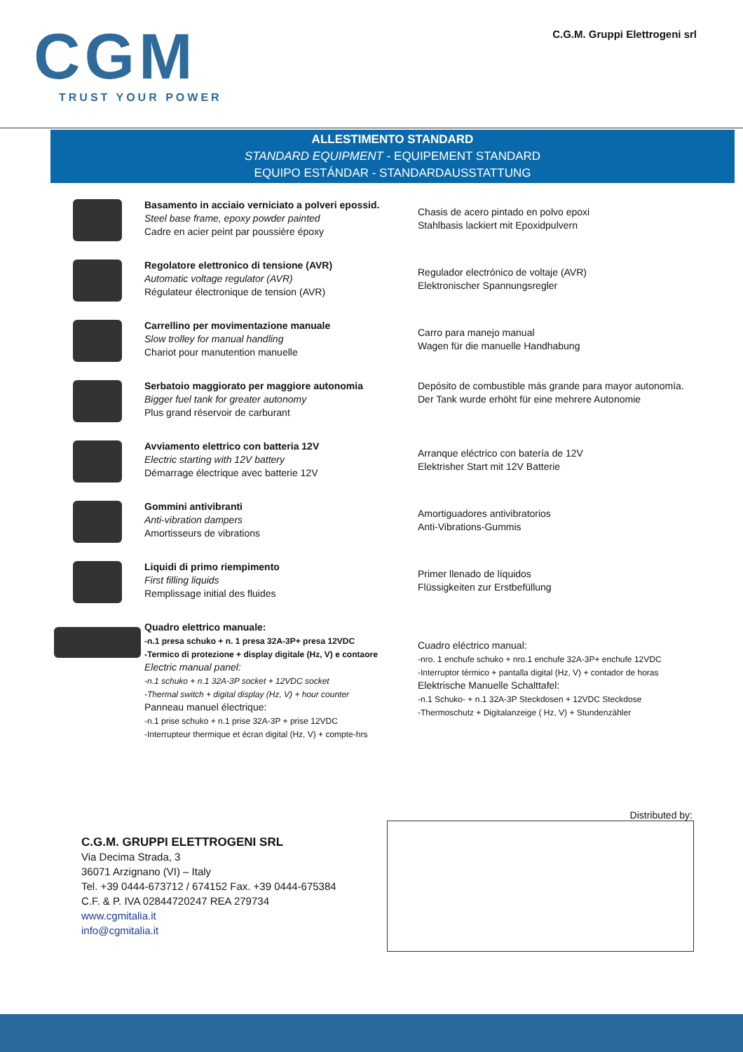CGM
TRUST YOUR POWER
C.G.M. Gruppi Elettrogeni srl
ALLESTIMENTO STANDARD
STANDARD EQUIPMENT - EQUIPEMENT STANDARD
EQUIPO ESTÁNDAR - STANDARDAUSSTATTUNG
Basamento in acciaio verniciato a polveri epossid.
Steel base frame, epoxy powder painted
Cadre en acier peint par poussière époxy
Chasis de acero pintado en polvo epoxi
Stahlbasis lackiert mit Epoxidpulvern
Regolatore elettronico di tensione (AVR)
Automatic voltage regulator (AVR)
Régulateur électronique de tension (AVR)
Regulador electrónico de voltaje (AVR)
Elektronischer Spannungsregler
Carrellino per movimentazione manuale
Slow trolley for manual handling
Chariot pour manutention manuelle
Carro para manejo manual
Wagen für die manuelle Handhabung
Serbatoio maggiorato per maggiore autonomia
Bigger fuel tank for greater autonomy
Plus grand réservoir de carburant
Depósito de combustible más grande para mayor autonomía.
Der Tank wurde erhöht für eine mehrere Autonomie
Avviamento elettrico con batteria 12V
Electric starting with 12V battery
Démarrage électrique avec batterie 12V
Arranque eléctrico con batería de 12V
Elektrisher Start mit 12V Batterie
Gommini antivibranti
Anti-vibration dampers
Amortisseurs de vibrations
Amortiguadores antivibratorios
Anti-Vibrations-Gummis
Liquidi di primo riempimento
First filling liquids
Remplissage initial des fluides
Primer llenado de líquidos
Flüssigkeiten zur Erstbefüllung
Quadro elettrico manuale:
-n.1 presa schuko + n. 1 presa 32A-3P+ presa 12VDC
-Termico di protezione + display digitale (Hz, V) e contaore
Electric manual panel:
-n.1 schuko + n.1 32A-3P socket + 12VDC socket
-Thermal switch + digital display (Hz, V) + hour counter
Panneau manuel électrique:
-n.1 prise schuko + n.1 prise 32A-3P + prise 12VDC
-Interrupteur thermique et écran digital (Hz, V) + compte-hrs
Cuadro eléctrico manual:
-nro. 1 enchufe schuko + nro.1 enchufe 32A-3P+ enchufe 12VDC
-Interruptor térmico + pantalla digital (Hz, V) + contador de horas
Elektrische Manuelle Schalttafel:
-n.1 Schuko- + n.1 32A-3P Steckdosen + 12VDC Steckdose
-Thermoschutz + Digitalanzeige ( Hz, V) + Stundenzähler
C.G.M. GRUPPI ELETTROGENI SRL
Via Decima Strada, 3
36071 Arzignano (VI) – Italy
Tel. +39 0444-673712 / 674152 Fax. +39 0444-675384
C.F. & P. IVA 02844720247 REA 279734
www.cgmitalia.it
info@cgmitalia.it
Distributed by: